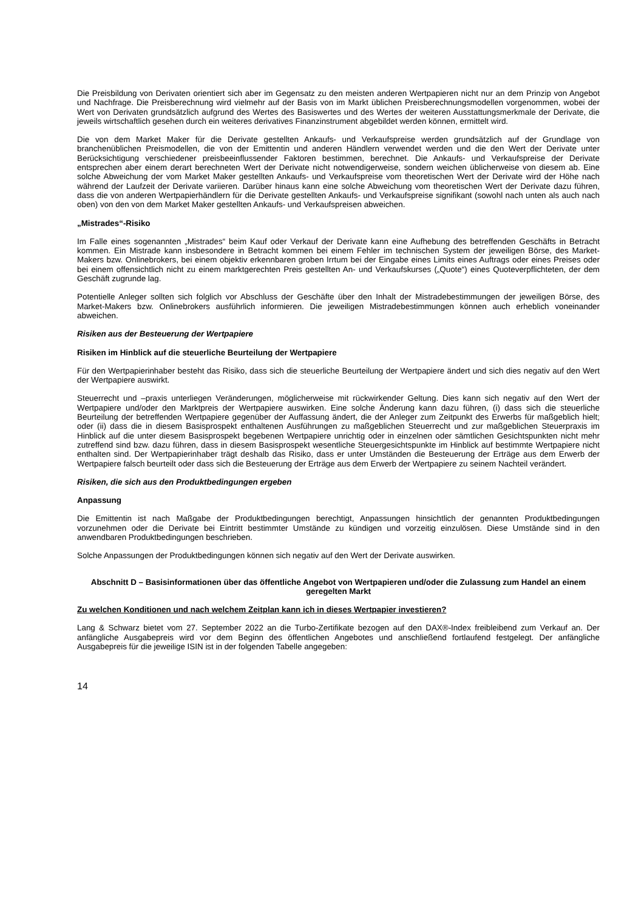Die Preisbildung von Derivaten orientiert sich aber im Gegensatz zu den meisten anderen Wertpapieren nicht nur an dem Prinzip von Angebot und Nachfrage. Die Preisberechnung wird vielmehr auf der Basis von im Markt üblichen Preisberechnungsmodellen vorgenommen, wobei der Wert von Derivaten grundsätzlich aufgrund des Wertes des Basiswertes und des Wertes der weiteren Ausstattungsmerkmale der Derivate, die jeweils wirtschaftlich gesehen durch ein weiteres derivatives Finanzinstrument abgebildet werden können, ermittelt wird.
Die von dem Market Maker für die Derivate gestellten Ankaufs- und Verkaufspreise werden grundsätzlich auf der Grundlage von branchenüblichen Preismodellen, die von der Emittentin und anderen Händlern verwendet werden und die den Wert der Derivate unter Berücksichtigung verschiedener preisbeeinflussender Faktoren bestimmen, berechnet. Die Ankaufs- und Verkaufspreise der Derivate entsprechen aber einem derart berechneten Wert der Derivate nicht notwendigerweise, sondern weichen üblicherweise von diesem ab. Eine solche Abweichung der vom Market Maker gestellten Ankaufs- und Verkaufspreise vom theoretischen Wert der Derivate wird der Höhe nach während der Laufzeit der Derivate variieren. Darüber hinaus kann eine solche Abweichung vom theoretischen Wert der Derivate dazu führen, dass die von anderen Wertpapierhändlern für die Derivate gestellten Ankaufs- und Verkaufspreise signifikant (sowohl nach unten als auch nach oben) von den von dem Market Maker gestellten Ankaufs- und Verkaufspreisen abweichen.
„Mistrades“-Risiko
Im Falle eines sogenannten „Mistrades“ beim Kauf oder Verkauf der Derivate kann eine Aufhebung des betreffenden Geschäfts in Betracht kommen. Ein Mistrade kann insbesondere in Betracht kommen bei einem Fehler im technischen System der jeweiligen Börse, des Market-Makers bzw. Onlinebrokers, bei einem objektiv erkennbaren groben Irrtum bei der Eingabe eines Limits eines Auftrags oder eines Preises oder bei einem offensichtlich nicht zu einem marktgerechten Preis gestellten An- und Verkaufskurses („Quote“) eines Quoteverpflichteten, der dem Geschäft zugrunde lag.
Potentielle Anleger sollten sich folglich vor Abschluss der Geschäfte über den Inhalt der Mistradebestimmungen der jeweiligen Börse, des Market-Makers bzw. Onlinebrokers ausführlich informieren. Die jeweiligen Mistradebestimmungen können auch erheblich voneinander abweichen.
Risiken aus der Besteuerung der Wertpapiere
Risiken im Hinblick auf die steuerliche Beurteilung der Wertpapiere
Für den Wertpapierinhaber besteht das Risiko, dass sich die steuerliche Beurteilung der Wertpapiere ändert und sich dies negativ auf den Wert der Wertpapiere auswirkt.
Steuerrecht und –praxis unterliegen Veränderungen, möglicherweise mit rückwirkender Geltung. Dies kann sich negativ auf den Wert der Wertpapiere und/oder den Marktpreis der Wertpapiere auswirken. Eine solche Änderung kann dazu führen, (i) dass sich die steuerliche Beurteilung der betreffenden Wertpapiere gegenüber der Auffassung ändert, die der Anleger zum Zeitpunkt des Erwerbs für maßgeblich hielt; oder (ii) dass die in diesem Basisprospekt enthaltenen Ausführungen zu maßgeblichen Steuerrecht und zur maßgeblichen Steuerpraxis im Hinblick auf die unter diesem Basisprospekt begebenen Wertpapiere unrichtig oder in einzelnen oder sämtlichen Gesichtspunkten nicht mehr zutreffend sind bzw. dazu führen, dass in diesem Basisprospekt wesentliche Steuergesichtspunkte im Hinblick auf bestimmte Wertpapiere nicht enthalten sind. Der Wertpapierinhaber trägt deshalb das Risiko, dass er unter Umständen die Besteuerung der Erträge aus dem Erwerb der Wertpapiere falsch beurteilt oder dass sich die Besteuerung der Erträge aus dem Erwerb der Wertpapiere zu seinem Nachteil verändert.
Risiken, die sich aus den Produktbedingungen ergeben
Anpassung
Die Emittentin ist nach Maßgabe der Produktbedingungen berechtigt, Anpassungen hinsichtlich der genannten Produktbedingungen vorzunehmen oder die Derivate bei Eintritt bestimmter Umstände zu kündigen und vorzeitig einzulösen. Diese Umstände sind in den anwendbaren Produktbedingungen beschrieben.
Solche Anpassungen der Produktbedingungen können sich negativ auf den Wert der Derivate auswirken.
Abschnitt D – Basisinformationen über das öffentliche Angebot von Wertpapieren und/oder die Zulassung zum Handel an einem geregelten Markt
Zu welchen Konditionen und nach welchem Zeitplan kann ich in dieses Wertpapier investieren?
Lang & Schwarz bietet vom 27. September 2022 an die Turbo-Zertifikate bezogen auf den DAX®-Index freibleibend zum Verkauf an. Der anfängliche Ausgabepreis wird vor dem Beginn des öffentlichen Angebotes und anschließend fortlaufend festgelegt. Der anfängliche Ausgabepreis für die jeweilige ISIN ist in der folgenden Tabelle angegeben:
14